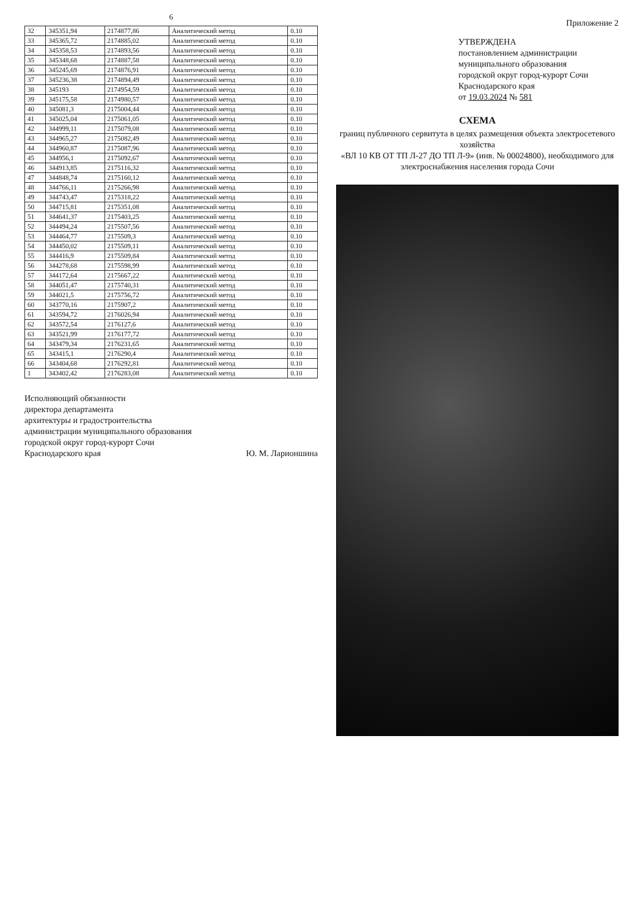6
| 32 | 345351,94 | 2174877,86 | Аналитический метод | 0.10 |
| 33 | 345365,72 | 2174885,02 | Аналитический метод | 0.10 |
| 34 | 345358,53 | 2174893,56 | Аналитический метод | 0.10 |
| 35 | 345348,68 | 2174887,58 | Аналитический метод | 0.10 |
| 36 | 345245,69 | 2174876,91 | Аналитический метод | 0.10 |
| 37 | 345236,38 | 2174894,49 | Аналитический метод | 0.10 |
| 38 | 345193 | 2174954,59 | Аналитический метод | 0.10 |
| 39 | 345175,58 | 2174980,57 | Аналитический метод | 0.10 |
| 40 | 345081,3 | 2175004,44 | Аналитический метод | 0.10 |
| 41 | 345025,04 | 2175061,05 | Аналитический метод | 0.10 |
| 42 | 344999,11 | 2175079,08 | Аналитический метод | 0.10 |
| 43 | 344965,27 | 2175082,49 | Аналитический метод | 0.10 |
| 44 | 344960,87 | 2175087,96 | Аналитический метод | 0.10 |
| 45 | 344956,1 | 2175092,67 | Аналитический метод | 0.10 |
| 46 | 344913,85 | 2175116,32 | Аналитический метод | 0.10 |
| 47 | 344848,74 | 2175160,12 | Аналитический метод | 0.10 |
| 48 | 344766,11 | 2175266,98 | Аналитический метод | 0.10 |
| 49 | 344743,47 | 2175318,22 | Аналитический метод | 0.10 |
| 50 | 344715,81 | 2175351,08 | Аналитический метод | 0.10 |
| 51 | 344641,37 | 2175403,25 | Аналитический метод | 0.10 |
| 52 | 344494,24 | 2175507,56 | Аналитический метод | 0.10 |
| 53 | 344464,77 | 2175509,3 | Аналитический метод | 0.10 |
| 54 | 344450,02 | 2175509,11 | Аналитический метод | 0.10 |
| 55 | 344416,9 | 2175509,84 | Аналитический метод | 0.10 |
| 56 | 344278,68 | 2175598,99 | Аналитический метод | 0.10 |
| 57 | 344172,64 | 2175667,22 | Аналитический метод | 0.10 |
| 58 | 344051,47 | 2175740,31 | Аналитический метод | 0.10 |
| 59 | 344021,5 | 2175756,72 | Аналитический метод | 0.10 |
| 60 | 343770,16 | 2175907,2 | Аналитический метод | 0.10 |
| 61 | 343594,72 | 2176026,94 | Аналитический метод | 0.10 |
| 62 | 343572,54 | 2176127,6 | Аналитический метод | 0.10 |
| 63 | 343521,99 | 2176177,72 | Аналитический метод | 0.10 |
| 64 | 343479,34 | 2176231,65 | Аналитический метод | 0.10 |
| 65 | 343415,1 | 2176290,4 | Аналитический метод | 0.10 |
| 66 | 343404,68 | 2176292,81 | Аналитический метод | 0.10 |
| 1 | 343402,42 | 2176283,08 | Аналитический метод | 0.10 |
Исполняющий обязанности
директора департамента
архитектуры и градостроительства
администрации муниципального образования
городской округ город-курорт Сочи
Краснодарского края
Ю. М. Ларионшина
Приложение 2
УТВЕРЖДЕНА
постановлением администрации
муниципального образования
городской округ город-курорт Сочи
Краснодарского края
от 19.03.2024 № 581
СХЕМА
границ публичного сервитута в целях размещения объекта электросетевого хозяйства
«ВЛ 10 КВ ОТ ТП Л-27 ДО ТП Л-9» (инв. № 00024800), необходимого для
электроснабжения населения города Сочи